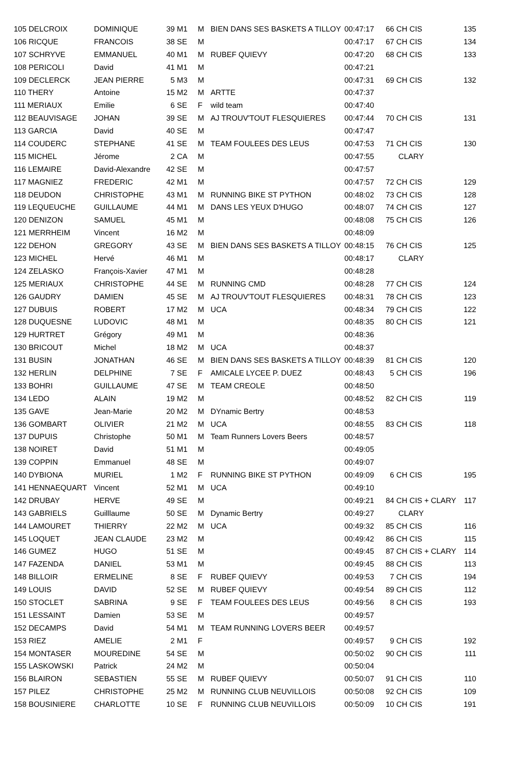| 105 DELCROIX | DOMINIQUE | 39 M1 | M | BIEN DANS SES BASKETS A TILLOY | 00:47:17 | 66 CH CIS | 135 |
| 106 RICQUE | FRANCOIS | 38 SE | M | | 00:47:17 | 67 CH CIS | 134 |
| 107 SCHRYVE | EMMANUEL | 40 M1 | M | RUBEF QUIEVY | 00:47:20 | 68 CH CIS | 133 |
| 108 PERICOLI | David | 41 M1 | M | | 00:47:21 | | |
| 109 DECLERCK | JEAN PIERRE | 5 M3 | M | | 00:47:31 | 69 CH CIS | 132 |
| 110 THERY | Antoine | 15 M2 | M | ARTTE | 00:47:37 | | |
| 111 MERIAUX | Emilie | 6 SE | F | wild team | 00:47:40 | | |
| 112 BEAUVISAGE | JOHAN | 39 SE | M | AJ TROUV'TOUT FLESQUIERES | 00:47:44 | 70 CH CIS | 131 |
| 113 GARCIA | David | 40 SE | M | | 00:47:47 | | |
| 114 COUDERC | STEPHANE | 41 SE | M | TEAM FOULEES DES LEUS | 00:47:53 | 71 CH CIS | 130 |
| 115 MICHEL | Jérome | 2 CA | M | | 00:47:55 | CLARY | |
| 116 LEMAIRE | David-Alexandre | 42 SE | M | | 00:47:57 | | |
| 117 MAGNIEZ | FREDERIC | 42 M1 | M | | 00:47:57 | 72 CH CIS | 129 |
| 118 DEUDON | CHRISTOPHE | 43 M1 | M | RUNNING BIKE ST PYTHON | 00:48:02 | 73 CH CIS | 128 |
| 119 LEQUEUCHE | GUILLAUME | 44 M1 | M | DANS LES YEUX D'HUGO | 00:48:07 | 74 CH CIS | 127 |
| 120 DENIZON | SAMUEL | 45 M1 | M | | 00:48:08 | 75 CH CIS | 126 |
| 121 MERRHEIM | Vincent | 16 M2 | M | | 00:48:09 | | |
| 122 DEHON | GREGORY | 43 SE | M | BIEN DANS SES BASKETS A TILLOY | 00:48:15 | 76 CH CIS | 125 |
| 123 MICHEL | Hervé | 46 M1 | M | | 00:48:17 | CLARY | |
| 124 ZELASKO | François-Xavier | 47 M1 | M | | 00:48:28 | | |
| 125 MERIAUX | CHRISTOPHE | 44 SE | M | RUNNING CMD | 00:48:28 | 77 CH CIS | 124 |
| 126 GAUDRY | DAMIEN | 45 SE | M | AJ TROUV'TOUT FLESQUIERES | 00:48:31 | 78 CH CIS | 123 |
| 127 DUBUIS | ROBERT | 17 M2 | M | UCA | 00:48:34 | 79 CH CIS | 122 |
| 128 DUQUESNE | LUDOVIC | 48 M1 | M | | 00:48:35 | 80 CH CIS | 121 |
| 129 HURTRET | Grégory | 49 M1 | M | | 00:48:36 | | |
| 130 BRICOUT | Michel | 18 M2 | M | UCA | 00:48:37 | | |
| 131 BUSIN | JONATHAN | 46 SE | M | BIEN DANS SES BASKETS A TILLOY | 00:48:39 | 81 CH CIS | 120 |
| 132 HERLIN | DELPHINE | 7 SE | F | AMICALE LYCEE P. DUEZ | 00:48:43 | 5 CH CIS | 196 |
| 133 BOHRI | GUILLAUME | 47 SE | M | TEAM CREOLE | 00:48:50 | | |
| 134 LEDO | ALAIN | 19 M2 | M | | 00:48:52 | 82 CH CIS | 119 |
| 135 GAVE | Jean-Marie | 20 M2 | M | DYnamic Bertry | 00:48:53 | | |
| 136 GOMBART | OLIVIER | 21 M2 | M | UCA | 00:48:55 | 83 CH CIS | 118 |
| 137 DUPUIS | Christophe | 50 M1 | M | Team Runners Lovers Beers | 00:48:57 | | |
| 138 NOIRET | David | 51 M1 | M | | 00:49:05 | | |
| 139 COPPIN | Emmanuel | 48 SE | M | | 00:49:07 | | |
| 140 DYBIONA | MURIEL | 1 M2 | F | RUNNING BIKE ST PYTHON | 00:49:09 | 6 CH CIS | 195 |
| 141 HENNAEQUART | Vincent | 52 M1 | M | UCA | 00:49:10 | | |
| 142 DRUBAY | HERVE | 49 SE | M | | 00:49:21 | 84 CH CIS + CLARY | 117 |
| 143 GABRIELS | Guilllaume | 50 SE | M | Dynamic Bertry | 00:49:27 | CLARY | |
| 144 LAMOURET | THIERRY | 22 M2 | M | UCA | 00:49:32 | 85 CH CIS | 116 |
| 145 LOQUET | JEAN CLAUDE | 23 M2 | M | | 00:49:42 | 86 CH CIS | 115 |
| 146 GUMEZ | HUGO | 51 SE | M | | 00:49:45 | 87 CH CIS + CLARY | 114 |
| 147 FAZENDA | DANIEL | 53 M1 | M | | 00:49:45 | 88 CH CIS | 113 |
| 148 BILLOIR | ERMELINE | 8 SE | F | RUBEF QUIEVY | 00:49:53 | 7 CH CIS | 194 |
| 149 LOUIS | DAVID | 52 SE | M | RUBEF QUIEVY | 00:49:54 | 89 CH CIS | 112 |
| 150 STOCLET | SABRINA | 9 SE | F | TEAM FOULEES DES LEUS | 00:49:56 | 8 CH CIS | 193 |
| 151 LESSAINT | Damien | 53 SE | M | | 00:49:57 | | |
| 152 DECAMPS | David | 54 M1 | M | TEAM RUNNING LOVERS BEER | 00:49:57 | | |
| 153 RIEZ | AMELIE | 2 M1 | F | | 00:49:57 | 9 CH CIS | 192 |
| 154 MONTASER | MOUREDINE | 54 SE | M | | 00:50:02 | 90 CH CIS | 111 |
| 155 LASKOWSKI | Patrick | 24 M2 | M | | 00:50:04 | | |
| 156 BLAIRON | SEBASTIEN | 55 SE | M | RUBEF QUIEVY | 00:50:07 | 91 CH CIS | 110 |
| 157 PILEZ | CHRISTOPHE | 25 M2 | M | RUNNING CLUB NEUVILLOIS | 00:50:08 | 92 CH CIS | 109 |
| 158 BOUSINIERE | CHARLOTTE | 10 SE | F | RUNNING CLUB NEUVILLOIS | 00:50:09 | 10 CH CIS | 191 |